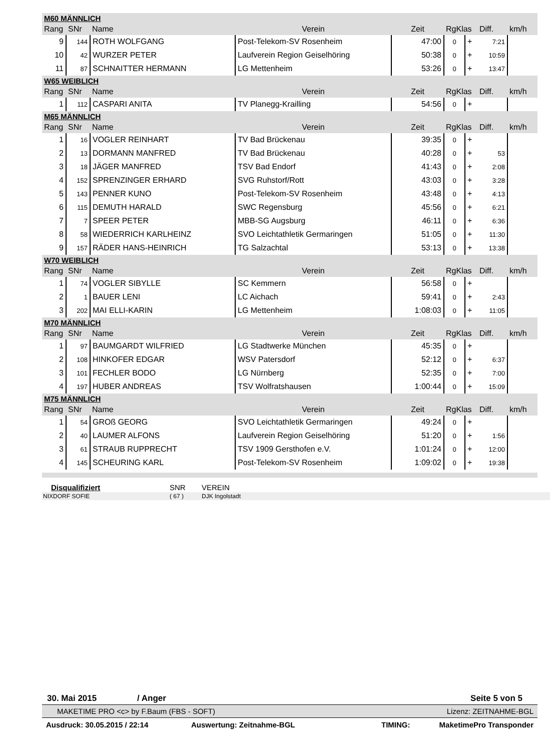| M60 MÄNNLICH | | | | | | | | |
| Rang | SNr | Name | Verein | Zeit | RgKlas | | Diff. | km/h |
| 9 | 144 | ROTH WOLFGANG | Post-Telekom-SV Rosenheim | 47:00 | 0 | + | 7:21 | |
| 10 | 42 | WURZER PETER | Laufverein Region Geiselhöring | 50:38 | 0 | + | 10:59 | |
| 11 | 87 | SCHNAITTER HERMANN | LG Mettenheim | 53:26 | 0 | + | 13:47 | |
| W65 WEIBLICH | | | | | | | | |
| Rang | SNr | Name | Verein | Zeit | RgKlas | | Diff. | km/h |
| 1 | 112 | CASPARI ANITA | TV Planegg-Krailling | 54:56 | 0 | + | | |
| M65 MÄNNLICH | | | | | | | | |
| Rang | SNr | Name | Verein | Zeit | RgKlas | | Diff. | km/h |
| 1 | 16 | VOGLER REINHART | TV Bad Brückenau | 39:35 | 0 | + | | |
| 2 | 13 | DORMANN MANFRED | TV Bad Brückenau | 40:28 | 0 | + | 53 | |
| 3 | 18 | JÄGER MANFRED | TSV Bad Endorf | 41:43 | 0 | + | 2:08 | |
| 4 | 152 | SPRENZINGER ERHARD | SVG Ruhstorf/Rott | 43:03 | 0 | + | 3:28 | |
| 5 | 143 | PENNER KUNO | Post-Telekom-SV Rosenheim | 43:48 | 0 | + | 4:13 | |
| 6 | 115 | DEMUTH HARALD | SWC Regensburg | 45:56 | 0 | + | 6:21 | |
| 7 | 7 | SPEER PETER | MBB-SG Augsburg | 46:11 | 0 | + | 6:36 | |
| 8 | 58 | WIEDERRICH KARLHEINZ | SVO Leichtathletik Germaringen | 51:05 | 0 | + | 11:30 | |
| 9 | 157 | RÄDER HANS-HEINRICH | TG Salzachtal | 53:13 | 0 | + | 13:38 | |
| W70 WEIBLICH | | | | | | | | |
| Rang | SNr | Name | Verein | Zeit | RgKlas | | Diff. | km/h |
| 1 | 74 | VOGLER SIBYLLE | SC Kemmern | 56:58 | 0 | + | | |
| 2 | 1 | BAUER LENI | LC Aichach | 59:41 | 0 | + | 2:43 | |
| 3 | 202 | MAI ELLI-KARIN | LG Mettenheim | 1:08:03 | 0 | + | 11:05 | |
| M70 MÄNNLICH | | | | | | | | |
| Rang | SNr | Name | Verein | Zeit | RgKlas | | Diff. | km/h |
| 1 | 97 | BAUMGARDT WILFRIED | LG Stadtwerke München | 45:35 | 0 | + | | |
| 2 | 108 | HINKOFER EDGAR | WSV Patersdorf | 52:12 | 0 | + | 6:37 | |
| 3 | 101 | FECHLER BODO | LG Nürnberg | 52:35 | 0 | + | 7:00 | |
| 4 | 197 | HUBER ANDREAS | TSV Wolfratshausen | 1:00:44 | 0 | + | 15:09 | |
| M75 MÄNNLICH | | | | | | | | |
| Rang | SNr | Name | Verein | Zeit | RgKlas | | Diff. | km/h |
| 1 | 54 | GROß GEORG | SVO Leichtathletik Germaringen | 49:24 | 0 | + | | |
| 2 | 40 | LAUMER ALFONS | Laufverein Region Geiselhöring | 51:20 | 0 | + | 1:56 | |
| 3 | 61 | STRAUB RUPPRECHT | TSV 1909 Gersthofen e.V. | 1:01:24 | 0 | + | 12:00 | |
| 4 | 145 | SCHEURING KARL | Post-Telekom-SV Rosenheim | 1:09:02 | 0 | + | 19:38 | |
| Disqualifiziert | SNR | VEREIN |
| NIXDORF SOFIE | ( 67 ) | DJK Ingolstadt |
30. Mai 2015 / Anger Seite 5 von 5
MAKETIME PRO <c> by F.Baum (FBS - SOFT) Lizenz: ZEITNAHME-BGL
Ausdruck: 30.05.2015 / 22:14 Auswertung: Zeitnahme-BGL TIMING: MaketimePro Transponder